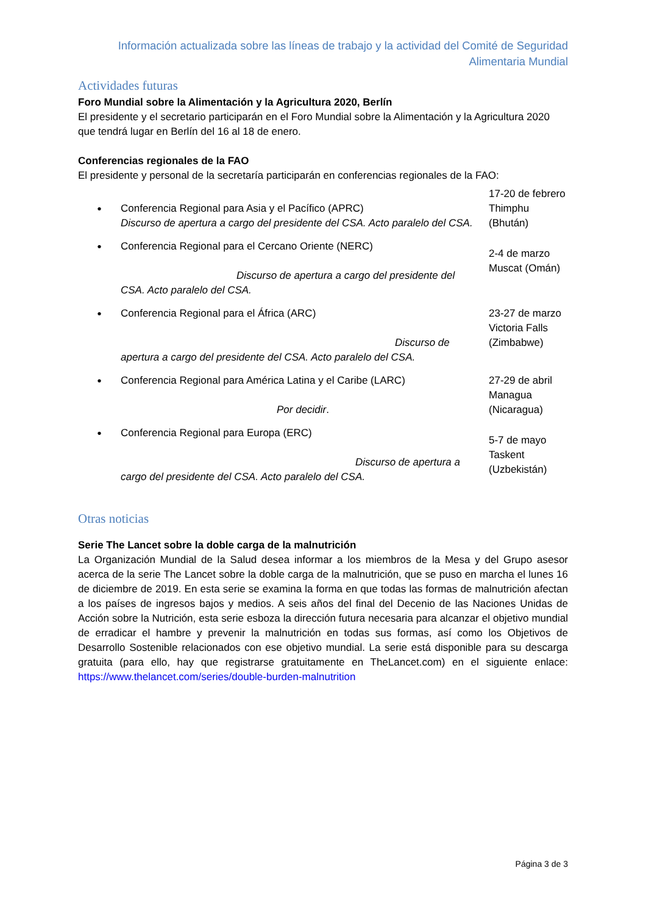Información actualizada sobre las líneas de trabajo y la actividad del Comité de Seguridad
Alimentaria Mundial
Actividades futuras
Foro Mundial sobre la Alimentación y la Agricultura 2020, Berlín
El presidente y el secretario participarán en el Foro Mundial sobre la Alimentación y la Agricultura 2020 que tendrá lugar en Berlín del 16 al 18 de enero.
Conferencias regionales de la FAO
El presidente y personal de la secretaría participarán en conferencias regionales de la FAO:
| • | Conferencia Regional para Asia y el Pacífico (APRC) Discurso de apertura a cargo del presidente del CSA. Acto paralelo del CSA. | 17-20 de febrero Thimphu (Bhután) |
| • | Conferencia Regional para el Cercano Oriente (NERC) Discurso de apertura a cargo del presidente del CSA. Acto paralelo del CSA. | 2-4 de marzo Muscat (Omán) |
| • | Conferencia Regional para el África (ARC) Discurso de apertura a cargo del presidente del CSA. Acto paralelo del CSA. | 23-27 de marzo Victoria Falls (Zimbabwe) |
| • | Conferencia Regional para América Latina y el Caribe (LARC) Por decidir . | 27-29 de abril Managua (Nicaragua) |
| • | Conferencia Regional para Europa (ERC) Discurso de apertura a cargo del presidente del CSA. Acto paralelo del CSA. | 5-7 de mayo Taskent (Uzbekistán) |
Otras noticias
Serie The Lancet sobre la doble carga de la malnutrición
La Organización Mundial de la Salud desea informar a los miembros de la Mesa y del Grupo asesor acerca de la serie The Lancet sobre la doble carga de la malnutrición, que se puso en marcha el lunes 16 de diciembre de 2019. En esta serie se examina la forma en que todas las formas de malnutrición afectan a los países de ingresos bajos y medios. A seis años del final del Decenio de las Naciones Unidas de Acción sobre la Nutrición, esta serie esboza la dirección futura necesaria para alcanzar el objetivo mundial de erradicar el hambre y prevenir la malnutrición en todas sus formas, así como los Objetivos de Desarrollo Sostenible relacionados con ese objetivo mundial. La serie está disponible para su descarga gratuita (para ello, hay que registrarse gratuitamente en TheLancet.com) en el siguiente enlace: https://www.thelancet.com/series/double-burden-malnutrition
Página 3 de 3